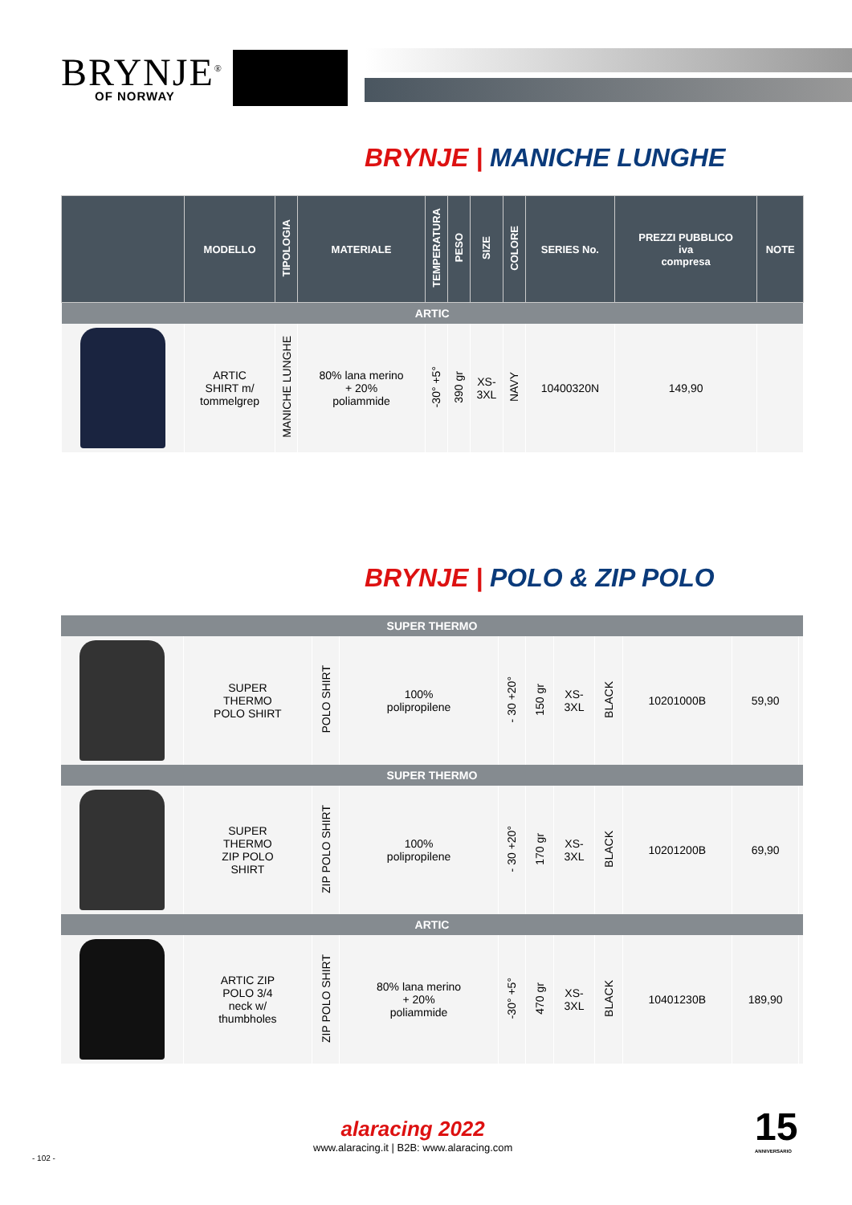BRYNJE<sup>®</sup>
OF NORWAY
BRYNJE | MANICHE LUNGHE
| | MODELLO | TIPOLOGIA | MATERIALE | TEMPERATURA | PESO | SIZE | COLORE | SERIES No. | PREZZI PUBBLICO iva compresa | NOTE |
| --- | --- | --- | --- | --- | --- | --- | --- | --- | --- | --- |
| ARTIC | | | | | | | | | | |
| | ARTIC SHIRT m/ tommelgrep | MANICHE LUNGHE | 80% lana merino + 20% poliammide | -30° +5° | 390 gr | XS- 3XL | NAVY | 10400320N | 149,90 | |
BRYNJE | POLO & ZIP POLO
| SUPER THERMO | | | | | | | | | | |
| | SUPER THERMO POLO SHIRT | POLO SHIRT | 100% polipropilene | - 30 +20° | 150 gr | XS- 3XL | BLACK | 10201000B | 59,90 | |
| SUPER THERMO | | | | | | | | | | |
| | SUPER THERMO ZIP POLO SHIRT | ZIP POLO SHIRT | 100% polipropilene | - 30 +20° | 170 gr | XS- 3XL | BLACK | 10201200B | 69,90 | |
| ARTIC | | | | | | | | | | |
| | ARTIC ZIP POLO 3/4 neck w/ thumbholes | ZIP POLO SHIRT | 80% lana merino + 20% poliammide | -30° +5° | 470 gr | XS- 3XL | BLACK | 10401230B | 189,90 | |
alaracing 2022
www.alaracing.it | B2B: www.alaracing.com
15
ANNIVERSARIO
- 102 -